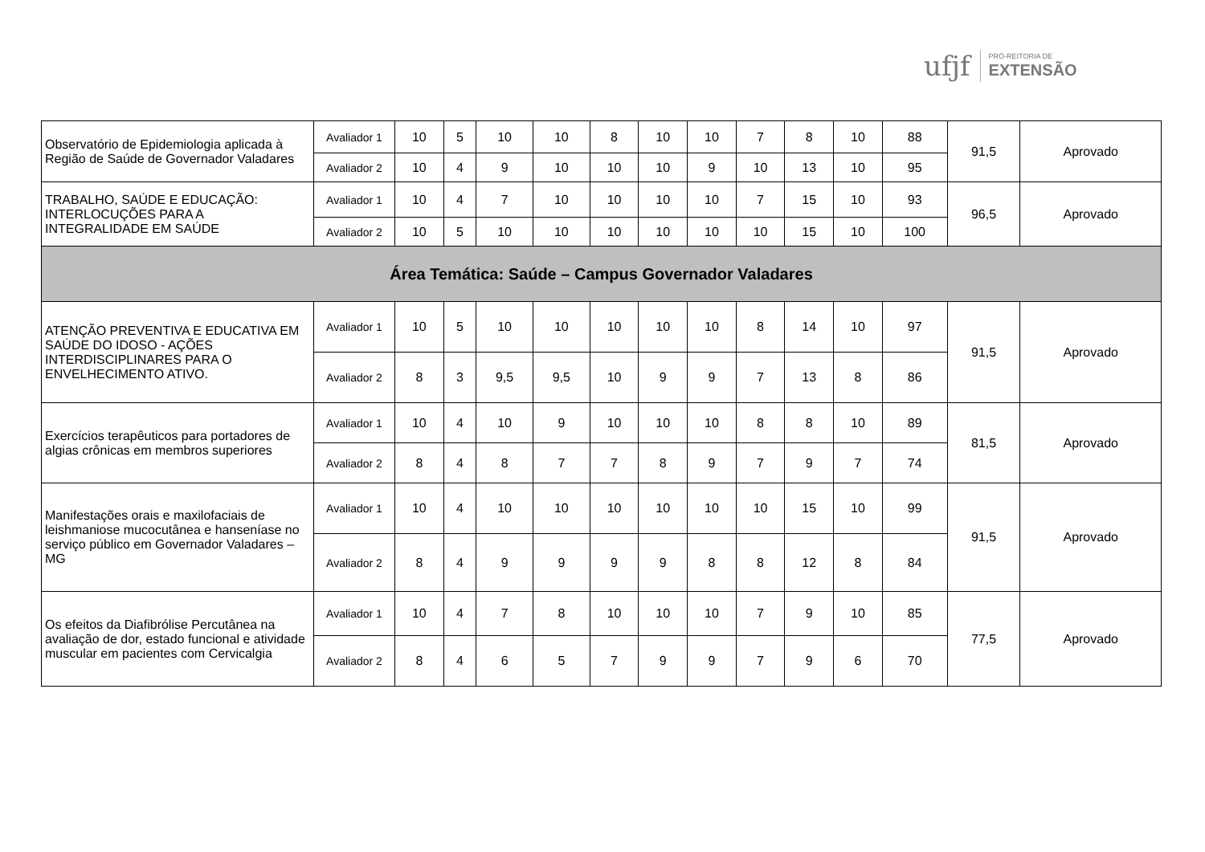ufjf PRÓ-REITORIA DE
EXTENSÃO
| Observatório de Epidemiologia aplicada à Região de Saúde de Governador Valadares | Avaliador 1 | 10 | 5 | 10 | 10 | 8 | 10 | 10 | 7 | 8 | 10 | 88 | 91,5 | Aprovado |
| | Avaliador 2 | 10 | 4 | 9 | 10 | 10 | 10 | 9 | 10 | 13 | 10 | 95 | | |
| TRABALHO, SAÚDE E EDUCAÇÃO: INTERLOCUÇÕES PARA A INTEGRALIDADE EM SAÚDE | Avaliador 1 | 10 | 4 | 7 | 10 | 10 | 10 | 10 | 7 | 15 | 10 | 93 | 96,5 | Aprovado |
| | Avaliador 2 | 10 | 5 | 10 | 10 | 10 | 10 | 10 | 10 | 15 | 10 | 100 | | |
| Área Temática: Saúde – Campus Governador Valadares | | | | | | | | | | | | | | |
| ATENÇÃO PREVENTIVA E EDUCATIVA EM SAÚDE DO IDOSO - AÇÕES INTERDISCIPLINARES PARA O ENVELHECIMENTO ATIVO. | Avaliador 1 | 10 | 5 | 10 | 10 | 10 | 10 | 10 | 8 | 14 | 10 | 97 | 91,5 | Aprovado |
| | Avaliador 2 | 8 | 3 | 9,5 | 9,5 | 10 | 9 | 9 | 7 | 13 | 8 | 86 | | |
| Exercícios terapêuticos para portadores de algias crônicas em membros superiores | Avaliador 1 | 10 | 4 | 10 | 9 | 10 | 10 | 10 | 8 | 8 | 10 | 89 | 81,5 | Aprovado |
| | Avaliador 2 | 8 | 4 | 8 | 7 | 7 | 8 | 9 | 7 | 9 | 7 | 74 | | |
| Manifestações orais e maxilofaciais de leishmaniose mucocutânea e hanseníase no serviço público em Governador Valadares – MG | Avaliador 1 | 10 | 4 | 10 | 10 | 10 | 10 | 10 | 10 | 15 | 10 | 99 | 91,5 | Aprovado |
| | Avaliador 2 | 8 | 4 | 9 | 9 | 9 | 9 | 8 | 8 | 12 | 8 | 84 | | |
| Os efeitos da Diafibrólise Percutânea na avaliação de dor, estado funcional e atividade muscular em pacientes com Cervicalgia | Avaliador 1 | 10 | 4 | 7 | 8 | 10 | 10 | 10 | 7 | 9 | 10 | 85 | 77,5 | Aprovado |
| | Avaliador 2 | 8 | 4 | 6 | 5 | 7 | 9 | 9 | 7 | 9 | 6 | 70 | | |